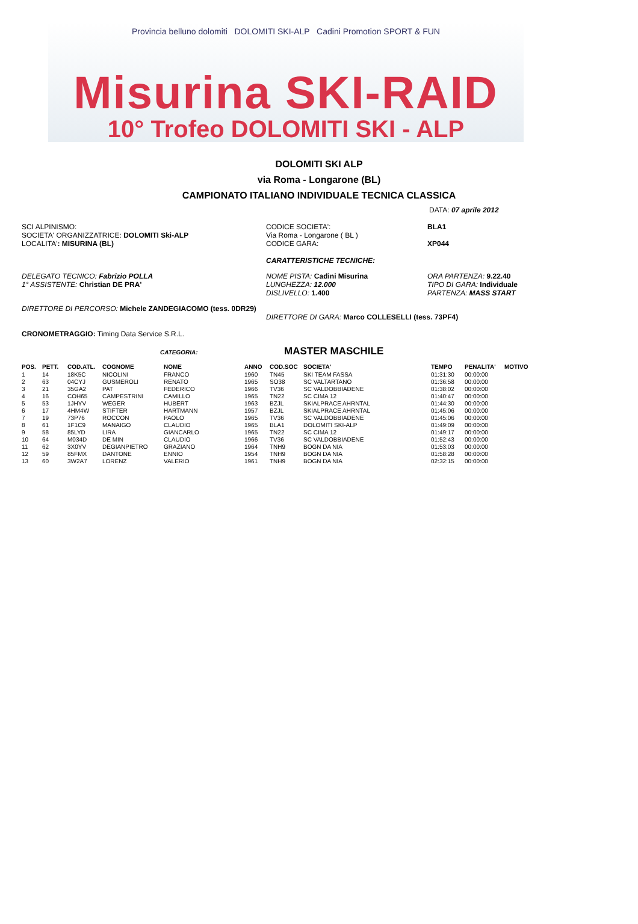Provincia belluno dolomiti DOLOMITI SKI-ALP Cadini Promotion SPORT & FUN
Misurina SKI-RAID
10° Trofeo DOLOMITI SKI - ALP
DOLOMITI SKI ALP
via Roma - Longarone (BL)
CAMPIONATO ITALIANO INDIVIDUALE TECNICA CLASSICA
DATA: 07 aprile 2012
SCI ALPINISMO:
SOCIETA' ORGANIZZATRICE: DOLOMITI Ski-ALP
LOCALITA': MISURINA (BL)
CODICE SOCIETA':
Via Roma - Longarone ( BL )
CODICE GARA:
BLA1
XP044
CARATTERISTICHE TECNICHE:
DELEGATO TECNICO: Fabrizio POLLA
1° ASSISTENTE: Christian DE PRA'
NOME PISTA: Cadini Misurina
LUNGHEZZA: 12.000
DISLIVELLO: 1.400
ORA PARTENZA: 9.22.40
TIPO DI GARA: Individuale
PARTENZA: MASS START
DIRETTORE DI PERCORSO: Michele ZANDEGIACOMO (tess. 0DR29)
DIRETTORE DI GARA: Marco COLLESELLI (tess. 73PF4)
CRONOMETRAGGIO: Timing Data Service S.R.L.
CATEGORIA:
MASTER MASCHILE
| POS. | PETT. | COD.ATL. | COGNOME | NOME | ANNO | COD.SOC | SOCIETA' | TEMPO | PENALITA' | MOTIVO |
| --- | --- | --- | --- | --- | --- | --- | --- | --- | --- | --- |
| 1 | 14 | 18K5C | NICOLINI | FRANCO | 1960 | TN45 | SKI TEAM FASSA | 01:31:30 | 00:00:00 | |
| 2 | 63 | 04CYJ | GUSMEROLI | RENATO | 1965 | SO38 | SC VALTARTANO | 01:36:58 | 00:00:00 | |
| 3 | 21 | 35GA2 | PAT | FEDERICO | 1966 | TV36 | SC VALDOBBIADENE | 01:38:02 | 00:00:00 | |
| 4 | 16 | COH65 | CAMPESTRINI | CAMILLO | 1965 | TN22 | SC CIMA 12 | 01:40:47 | 00:00:00 | |
| 5 | 53 | 1JHYV | WEGER | HUBERT | 1963 | BZJL | SKIALPRACE AHRNTAL | 01:44:30 | 00:00:00 | |
| 6 | 17 | 4HM4W | STIFTER | HARTMANN | 1957 | BZJL | SKIALPRACE AHRNTAL | 01:45:06 | 00:00:00 | |
| 7 | 19 | 73P76 | ROCCON | PAOLO | 1965 | TV36 | SC VALDOBBIADENE | 01:45:06 | 00:00:00 | |
| 8 | 61 | 1F1C9 | MANAIGO | CLAUDIO | 1965 | BLA1 | DOLOMITI SKI-ALP | 01:49:09 | 00:00:00 | |
| 9 | 58 | 85LYD | LIRA | GIANCARLO | 1965 | TN22 | SC CIMA 12 | 01:49:17 | 00:00:00 | |
| 10 | 64 | M034D | DE MIN | CLAUDIO | 1966 | TV36 | SC VALDOBBIADENE | 01:52:43 | 00:00:00 | |
| 11 | 62 | 3X0YV | DEGIANPIETRO | GRAZIANO | 1964 | TNH9 | BOGN DA NIA | 01:53:03 | 00:00:00 | |
| 12 | 59 | 85FMX | DANTONE | ENNIO | 1954 | TNH9 | BOGN DA NIA | 01:58:28 | 00:00:00 | |
| 13 | 60 | 3W2A7 | LORENZ | VALERIO | 1961 | TNH9 | BOGN DA NIA | 02:32:15 | 00:00:00 | |